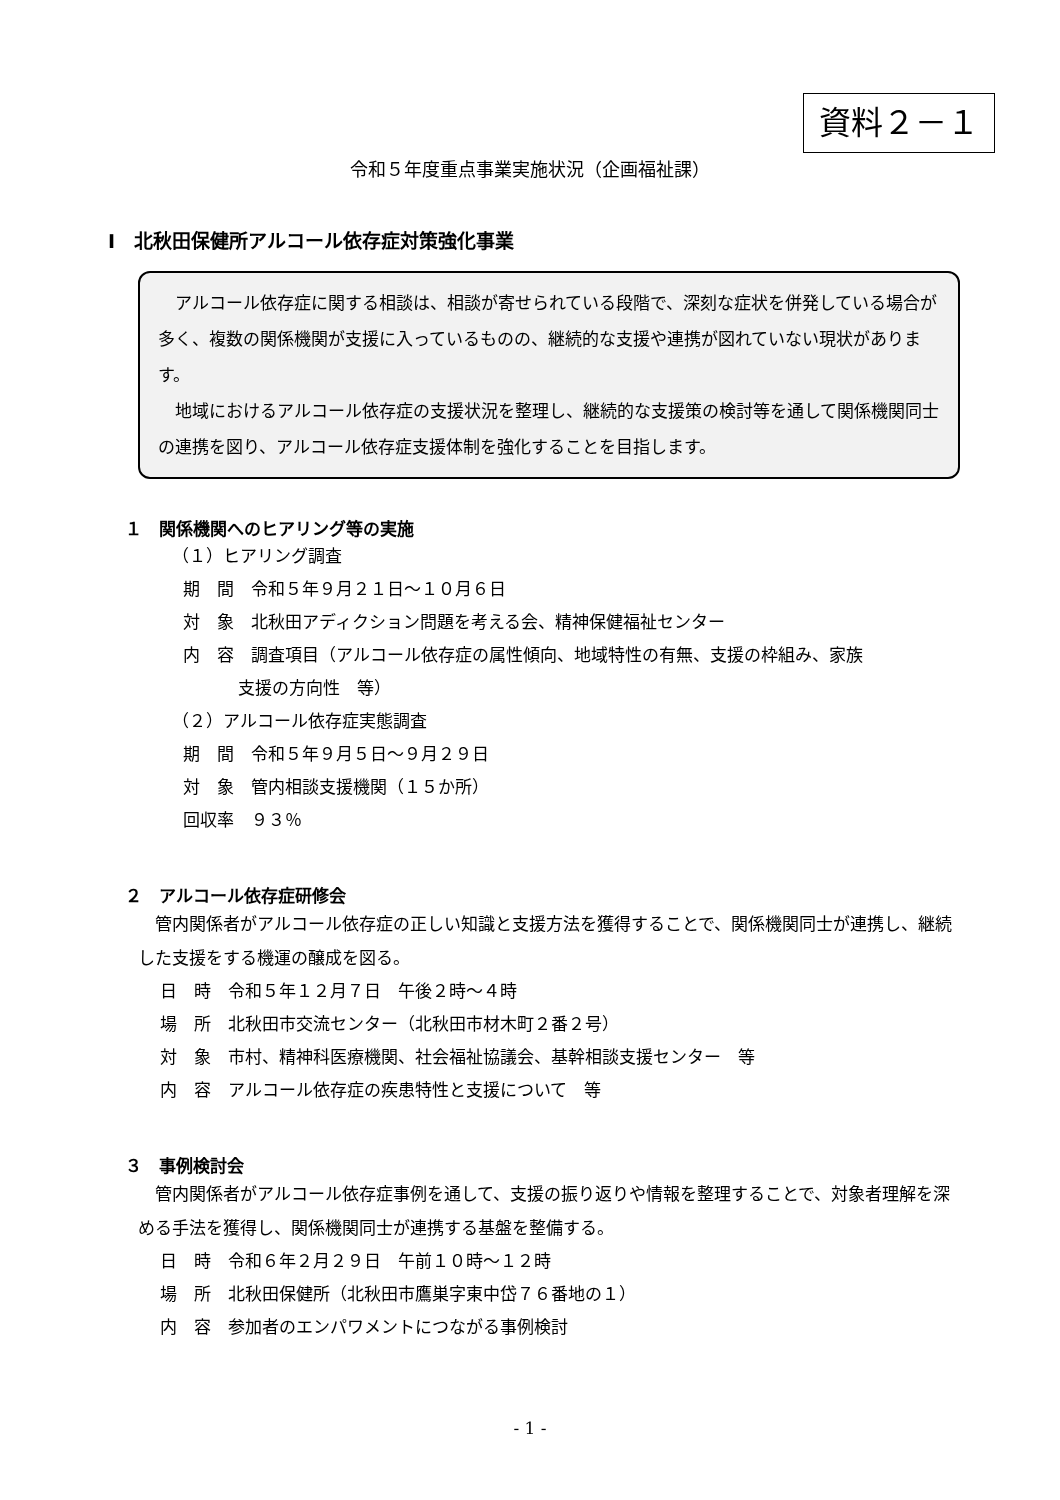資料２－１
令和５年度重点事業実施状況（企画福祉課）
Ⅰ　北秋田保健所アルコール依存症対策強化事業
アルコール依存症に関する相談は、相談が寄せられている段階で、深刻な症状を併発している場合が多く、複数の関係機関が支援に入っているものの、継続的な支援や連携が図れていない現状があります。
地域におけるアルコール依存症の支援状況を整理し、継続的な支援策の検討等を通して関係機関同士の連携を図り、アルコール依存症支援体制を強化することを目指します。
１　関係機関へのヒアリング等の実施
（１）ヒアリング調査
期　間　令和５年９月２１日～１０月６日
対　象　北秋田アディクション問題を考える会、精神保健福祉センター
内　容　調査項目（アルコール依存症の属性傾向、地域特性の有無、支援の枠組み、家族
支援の方向性　等）
（２）アルコール依存症実態調査
期　間　令和５年９月５日～９月２９日
対　象　管内相談支援機関（１５か所）
回収率　９３％
２　アルコール依存症研修会
管内関係者がアルコール依存症の正しい知識と支援方法を獲得することで、関係機関同士が連携し、継続した支援をする機運の醸成を図る。
日　時　令和５年１２月７日　午後２時～４時
場　所　北秋田市交流センター（北秋田市材木町２番２号）
対　象　市村、精神科医療機関、社会福祉協議会、基幹相談支援センター　等
内　容　アルコール依存症の疾患特性と支援について　等
３　事例検討会
管内関係者がアルコール依存症事例を通して、支援の振り返りや情報を整理することで、対象者理解を深める手法を獲得し、関係機関同士が連携する基盤を整備する。
日　時　令和６年２月２９日　午前１０時～１２時
場　所　北秋田保健所（北秋田市鷹巣字東中岱７６番地の１）
内　容　参加者のエンパワメントにつながる事例検討
- 1 -